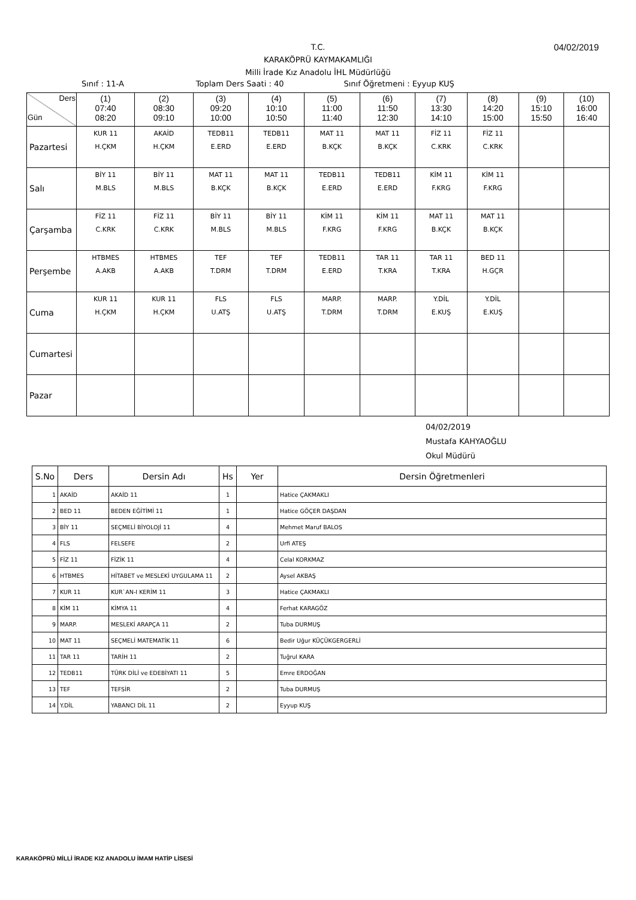T.C.
KARAKÖPRÜ KAYMAKAMLIĞI
Milli İrade Kız Anadolu İHL Müdürlüğü
04/02/2019
Sınıf : 11-A Toplam Ders Saati : 40 Sınıf Öğretmeni : Eyyup KUŞ
| Ders Gün | (1) 07:40 08:20 | (2) 08:30 09:10 | (3) 09:20 10:00 | (4) 10:10 10:50 | (5) 11:00 11:40 | (6) 11:50 12:30 | (7) 13:30 14:10 | (8) 14:20 15:00 | (9) 15:10 15:50 | (10) 16:00 16:40 |
| Pazartesi | KUR 11 H.ÇKM | AKAİD H.ÇKM | TEDB11 E.ERD | TEDB11 E.ERD | MAT 11 B.KÇK | MAT 11 B.KÇK | FİZ 11 C.KRK | FİZ 11 C.KRK | | |
| Salı | BİY 11 M.BLS | BİY 11 M.BLS | MAT 11 B.KÇK | MAT 11 B.KÇK | TEDB11 E.ERD | TEDB11 E.ERD | KİM 11 F.KRG | KİM 11 F.KRG | | |
| Çarşamba | FİZ 11 C.KRK | FİZ 11 C.KRK | BİY 11 M.BLS | BİY 11 M.BLS | KİM 11 F.KRG | KİM 11 F.KRG | MAT 11 B.KÇK | MAT 11 B.KÇK | | |
| Perşembe | HTBMES A.AKB | HTBMES A.AKB | TEF T.DRM | TEF T.DRM | TEDB11 E.ERD | TAR 11 T.KRA | TAR 11 T.KRA | BED 11 H.GÇR | | |
| Cuma | KUR 11 H.ÇKM | KUR 11 H.ÇKM | FLS U.ATŞ | FLS U.ATŞ | MARP. T.DRM | MARP. T.DRM | Y.DİL E.KUŞ | Y.DİL E.KUŞ | | |
| Cumartesi | | | | | | | | | | |
| Pazar | | | | | | | | | | |
04/02/2019
Mustafa KAHYAOĞLU
Okul Müdürü
| S.No | Ders | Dersin Adı | Hs | Yer | Dersin Öğretmenleri |
| --- | --- | --- | --- | --- | --- |
| 1 | AKAİD | AKAİD 11 | 1 | | Hatice ÇAKMAKLI |
| 2 | BED 11 | BEDEN EĞİTİMİ 11 | 1 | | Hatice GÖÇER DAŞDAN |
| 3 | BİY 11 | SEÇMELİ BİYOLOJİ 11 | 4 | | Mehmet Maruf BALOS |
| 4 | FLS | FELSEFE | 2 | | Urfi ATEŞ |
| 5 | FİZ 11 | FİZİK 11 | 4 | | Celal KORKMAZ |
| 6 | HTBMES | HİTABET ve MESLEKİ UYGULAMA 11 | 2 | | Aysel AKBAŞ |
| 7 | KUR 11 | KUR`AN-I KERİM 11 | 3 | | Hatice ÇAKMAKLI |
| 8 | KİM 11 | KİMYA 11 | 4 | | Ferhat KARAGÖZ |
| 9 | MARP. | MESLEKİ ARAPÇA 11 | 2 | | Tuba DURMUŞ |
| 10 | MAT 11 | SEÇMELİ MATEMATİK 11 | 6 | | Bedir Uğur KÜÇÜKGERGERLİ |
| 11 | TAR 11 | TARİH 11 | 2 | | Tuğrul KARA |
| 12 | TEDB11 | TÜRK DİLİ ve EDEBİYATI 11 | 5 | | Emre ERDOĞAN |
| 13 | TEF | TEFSİR | 2 | | Tuba DURMUŞ |
| 14 | Y.DİL | YABANCI DİL 11 | 2 | | Eyyup KUŞ |
KARAKÖPRÜ MİLLİ İRADE KIZ ANADOLU İMAM HATİP LİSESİ